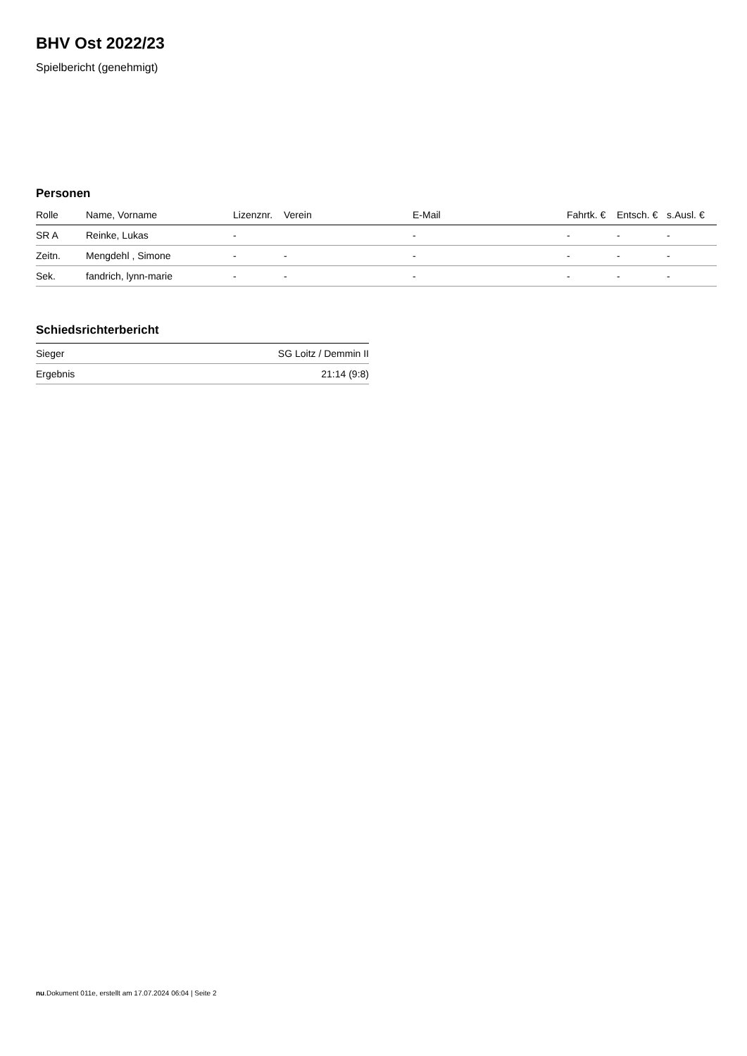BHV Ost 2022/23
Spielbericht (genehmigt)
Personen
| Rolle | Name, Vorname | Lizenznr. | Verein | E-Mail | Fahrtk. € | Entsch. € | s.Ausl. € |
| --- | --- | --- | --- | --- | --- | --- | --- |
| SR A | Reinke, Lukas | - | | - | - | - | - |
| Zeitn. | Mengdehl , Simone | - | - | - | - | - | - |
| Sek. | fandrich, lynn-marie | - | - | - | - | - | - |
Schiedsrichterbericht
| Sieger | SG Loitz / Demmin II |
| Ergebnis | 21:14 (9:8) |
nu.Dokument 011e, erstellt am 17.07.2024 06:04 | Seite 2